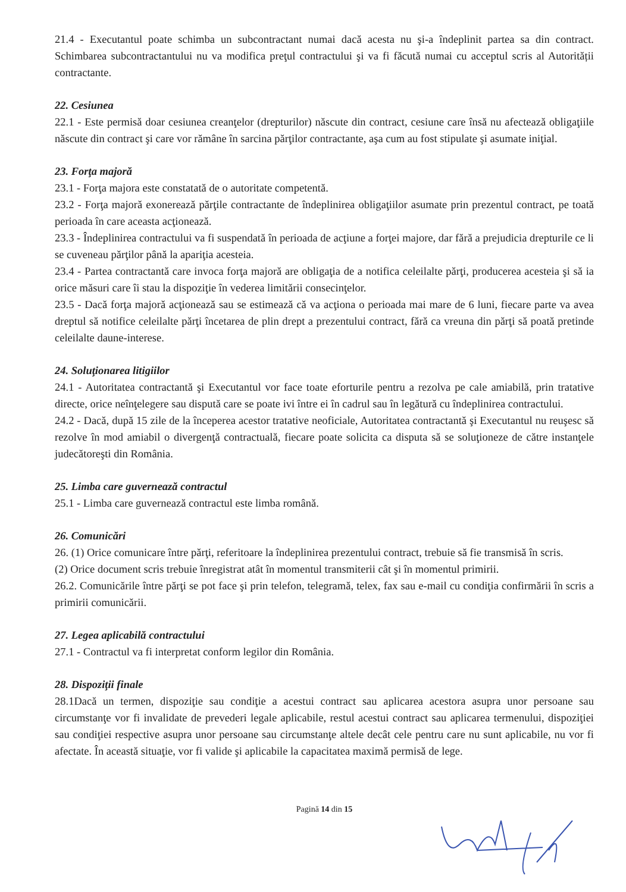21.4 - Executantul poate schimba un subcontractant numai dacă acesta nu şi-a îndeplinit partea sa din contract. Schimbarea subcontractantului nu va modifica preţul contractului şi va fi făcută numai cu acceptul scris al Autorității contractante.
22. Cesiunea
22.1 - Este permisă doar cesiunea creanţelor (drepturilor) născute din contract, cesiune care însă nu afectează obligaţiile născute din contract şi care vor rămâne în sarcina părţilor contractante, aşa cum au fost stipulate şi asumate iniţial.
23. Forţa majoră
23.1 - Forţa majora este constatată de o autoritate competentă.
23.2 - Forţa majoră exonerează părţile contractante de îndeplinirea obligaţiilor asumate prin prezentul contract, pe toată perioada în care aceasta acţionează.
23.3 - Îndeplinirea contractului va fi suspendată în perioada de acţiune a forţei majore, dar fără a prejudicia drepturile ce li se cuveneau părţilor până la apariţia acesteia.
23.4 - Partea contractantă care invoca forţa majoră are obligaţia de a notifica celeilalte părţi, producerea acesteia şi să ia orice măsuri care îi stau la dispoziţie în vederea limitării consecinţelor.
23.5 - Dacă forţa majoră acţionează sau se estimează că va acţiona o perioada mai mare de 6 luni, fiecare parte va avea dreptul să notifice celeilalte părţi încetarea de plin drept a prezentului contract, fără ca vreuna din părţi să poată pretinde celeilalte daune-interese.
24. Soluţionarea litigiilor
24.1 - Autoritatea contractantă şi Executantul vor face toate eforturile pentru a rezolva pe cale amiabilă, prin tratative directe, orice neînţelegere sau dispută care se poate ivi între ei în cadrul sau în legătură cu îndeplinirea contractului.
24.2 - Dacă, după 15 zile de la începerea acestor tratative neoficiale, Autoritatea contractantă şi Executantul nu reuşesc să rezolve în mod amiabil o divergenţă contractuală, fiecare poate solicita ca disputa să se soluţioneze de către instanţele judecătoreşti din România.
25. Limba care guvernează contractul
25.1 - Limba care guvernează contractul este limba română.
26. Comunicări
26. (1) Orice comunicare între părţi, referitoare la îndeplinirea prezentului contract, trebuie să fie transmisă în scris.
(2) Orice document scris trebuie înregistrat atât în momentul transmiterii cât şi în momentul primirii.
26.2. Comunicările între părţi se pot face şi prin telefon, telegramă, telex, fax sau e-mail cu condiţia confirmării în scris a primirii comunicării.
27. Legea aplicabilă contractului
27.1 - Contractul va fi interpretat conform legilor din România.
28. Dispoziţii finale
28.1Dacă un termen, dispoziţie sau condiţie a acestui contract sau aplicarea acestora asupra unor persoane sau circumstanţe vor fi invalidate de prevederi legale aplicabile, restul acestui contract sau aplicarea termenului, dispoziţiei sau condiţiei respective asupra unor persoane sau circumstanţe altele decât cele pentru care nu sunt aplicabile, nu vor fi afectate. În această situaţie, vor fi valide şi aplicabile la capacitatea maximă permisă de lege.
Pagină 14 din 15